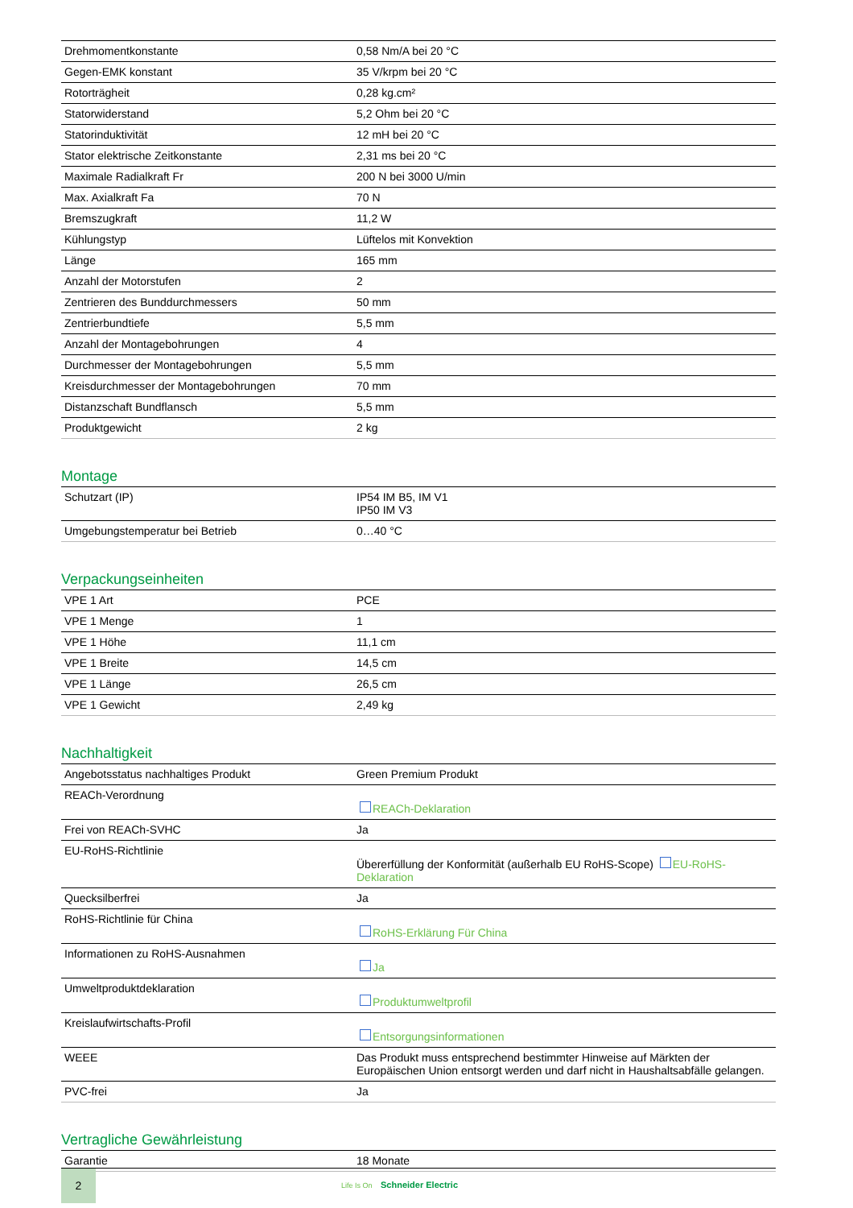| Drehmomentkonstante | 0,58 Nm/A bei 20 °C |
| Gegen-EMK konstant | 35 V/krpm bei 20 °C |
| Rotorträgheit | 0,28 kg.cm² |
| Statorwiderstand | 5,2 Ohm bei 20 °C |
| Statorinduktivität | 12 mH bei 20 °C |
| Stator elektrische Zeitkonstante | 2,31 ms bei 20 °C |
| Maximale Radialkraft Fr | 200 N bei 3000 U/min |
| Max. Axialkraft Fa | 70 N |
| Bremszugkraft | 11,2 W |
| Kühlungstyp | Lüftelos mit Konvektion |
| Länge | 165 mm |
| Anzahl der Motorstufen | 2 |
| Zentrieren des Bunddurchmessers | 50 mm |
| Zentrierbundtiefe | 5,5 mm |
| Anzahl der Montagebohrungen | 4 |
| Durchmesser der Montagebohrungen | 5,5 mm |
| Kreisdurchmesser der Montagebohrungen | 70 mm |
| Distanzschaft Bundflansch | 5,5 mm |
| Produktgewicht | 2 kg |
Montage
| Schutzart (IP) | IP54 IM B5, IM V1 IP50 IM V3 |
| Umgebungstemperatur bei Betrieb | 0…40 °C |
Verpackungseinheiten
| VPE 1 Art | PCE |
| VPE 1 Menge | 1 |
| VPE 1 Höhe | 11,1 cm |
| VPE 1 Breite | 14,5 cm |
| VPE 1 Länge | 26,5 cm |
| VPE 1 Gewicht | 2,49 kg |
Nachhaltigkeit
| Angebotsstatus nachhaltiges Produkt | Green Premium Produkt |
| REACh-Verordnung | REACh-Deklaration |
| Frei von REACh-SVHC | Ja |
| EU-RoHS-Richtlinie | Übererfüllung der Konformität (außerhalb EU RoHS-Scope) EU-RoHS-Deklaration |
| Quecksilberfrei | Ja |
| RoHS-Richtlinie für China | RoHS-Erklärung Für China |
| Informationen zu RoHS-Ausnahmen | Ja |
| Umweltproduktdeklaration | Produktumweltprofil |
| Kreislaufwirtschafts-Profil | Entsorgungsinformationen |
| WEEE | Das Produkt muss entsprechend bestimmter Hinweise auf Märkten der Europäischen Union entsorgt werden und darf nicht in Haushaltsabfälle gelangen. |
| PVC-frei | Ja |
Vertragliche Gewährleistung
| Garantie | 18 Monate |
2
Life Is On Schneider Electric